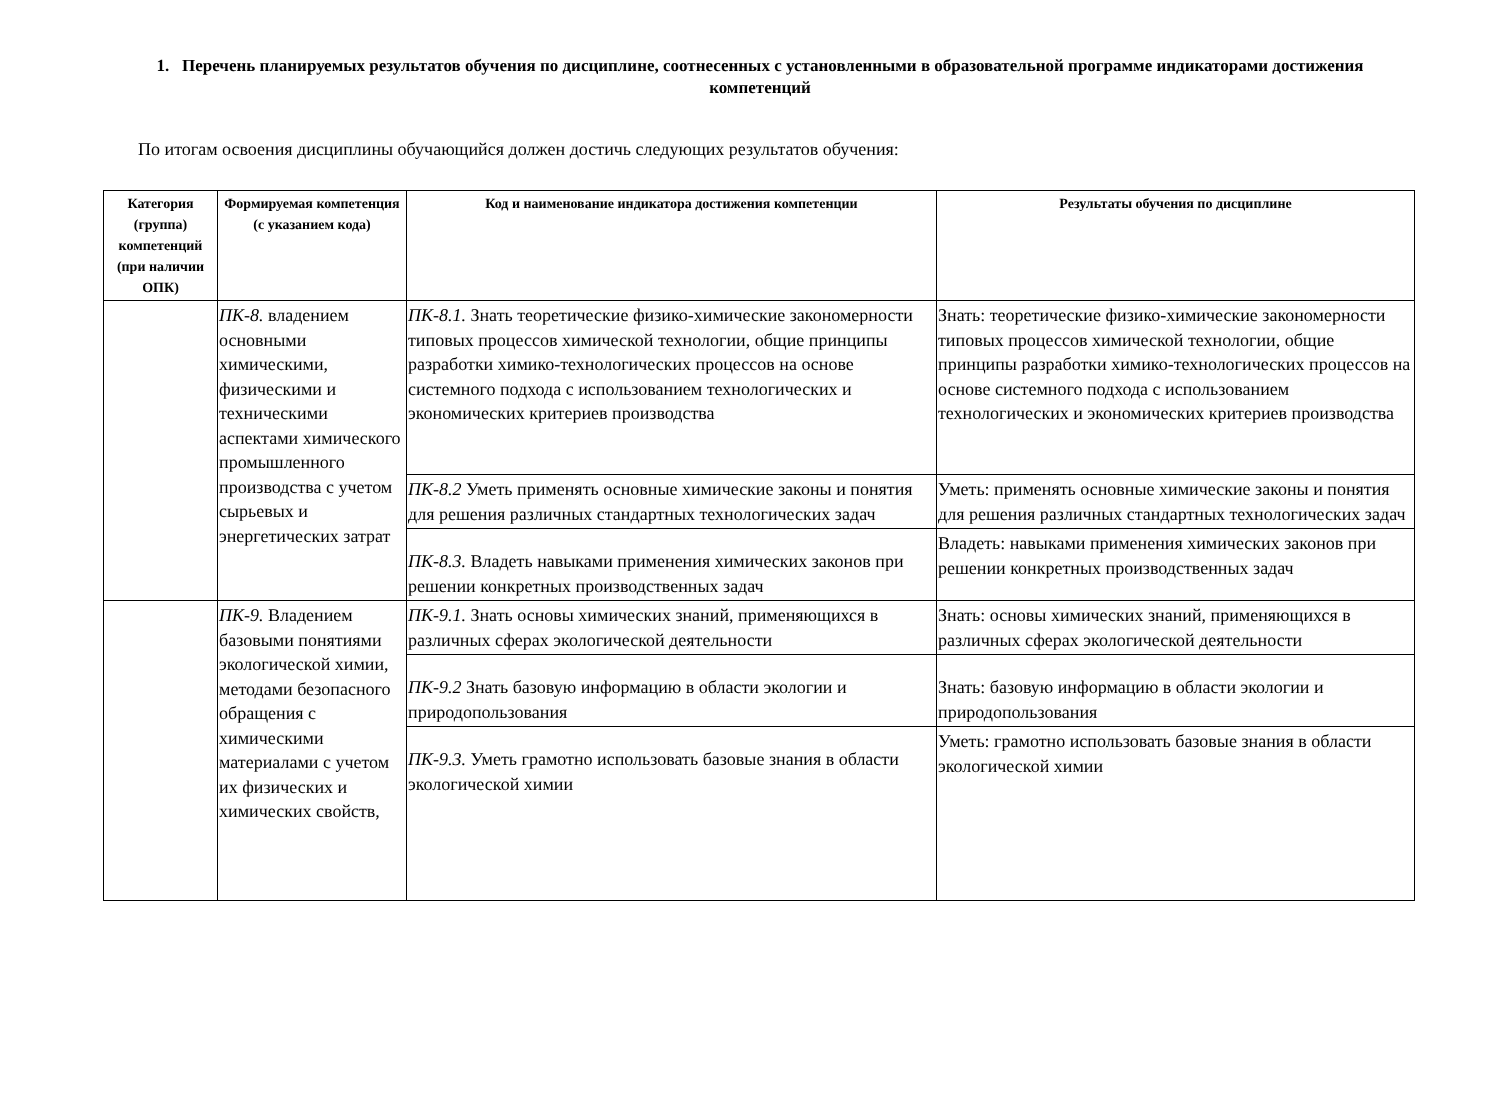1. Перечень планируемых результатов обучения по дисциплине, соотнесенных с установленными в образовательной программе индикаторами достижения компетенций
По итогам освоения дисциплины обучающийся должен достичь следующих результатов обучения:
| Категория (группа) компетенций (при наличии ОПК) | Формируемая компетенция (с указанием кода) | Код и наименование индикатора достижения компетенции | Результаты обучения по дисциплине |
| --- | --- | --- | --- |
| | ПК-8. владением основными химическими, физическими и техническими аспектами химического промышленного производства с учетом сырьевых и энергетических затрат | ПК-8.1. Знать теоретические физико-химические закономерности типовых процессов химической технологии, общие принципы разработки химико-технологических процессов на основе системного подхода с использованием технологических и экономических критериев производства | Знать: теоретические физико-химические закономерности типовых процессов химической технологии, общие принципы разработки химико-технологических процессов на основе системного подхода с использованием технологических и экономических критериев производства |
| | | ПК-8.2 Уметь применять основные химические законы и понятия для решения различных стандартных технологических задач | Уметь: применять основные химические законы и понятия для решения различных стандартных технологических задач |
| | | ПК-8.3. Владеть навыками применения химических законов при решении конкретных производственных задач | Владеть: навыками применения химических законов при решении конкретных производственных задач |
| | ПК-9. Владением базовыми понятиями экологической химии, методами безопасного обращения с химическими материалами с учетом их физических и химических свойств, | ПК-9.1. Знать основы химических знаний, применяющихся в различных сферах экологической деятельности | Знать: основы химических знаний, применяющихся в различных сферах экологической деятельности |
| | | ПК-9.2 Знать базовую информацию в области экологии и природопользования | Знать: базовую информацию в области экологии и природопользования |
| | | ПК-9.3. Уметь грамотно использовать базовые знания в области экологической химии | Уметь: грамотно использовать базовые знания в области экологической химии |